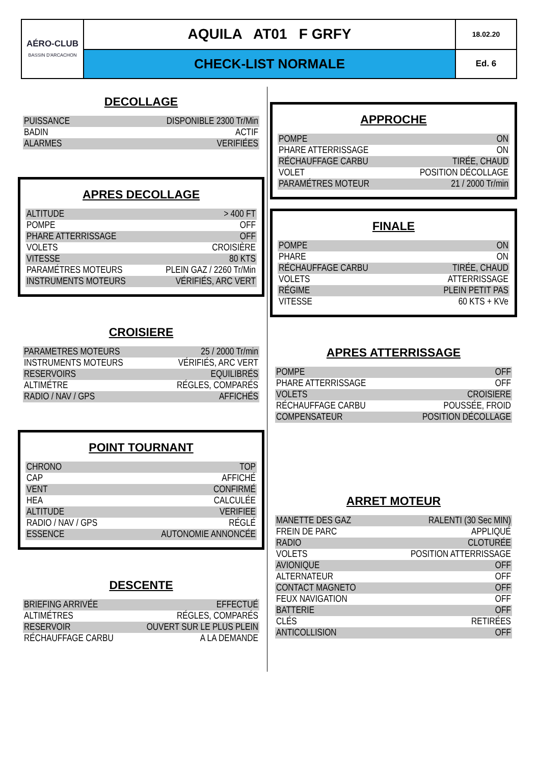| AÉRO-CLUB BASSIN D'ARCACHON | AQUILA AT01 F GRFY | 18.02.20 |
| | CHECK-LIST NORMALE | Ed. 6 |
DECOLLAGE
| PUISSANCE | DISPONIBLE 2300 Tr/Min |
| BADIN | ACTIF |
| ALARMES | VERIFIÉES |
APRES DECOLLAGE
| ALTITUDE | > 400 FT |
| POMPE | OFF |
| PHARE ATTERRISSAGE | OFF |
| VOLETS | CROISIÈRE |
| VITESSE | 80 KTS |
| PARAMÉTRES MOTEURS | PLEIN GAZ / 2260 Tr/Min |
| INSTRUMENTS MOTEURS | VÉRIFIÉS, ARC VERT |
CROISIERE
| PARAMETRES MOTEURS | 25 / 2000 Tr/min |
| INSTRUMENTS MOTEURS | VÉRIFIÉS, ARC VERT |
| RESERVOIRS | EQUILIBRÉS |
| ALTIMÉTRE | RÉGLES, COMPARÉS |
| RADIO / NAV / GPS | AFFICHÉS |
POINT TOURNANT
| CHRONO | TOP |
| CAP | AFFICHÉ |
| VENT | CONFIRMÉ |
| HEA | CALCULÉE |
| ALTITUDE | VERIFIEE |
| RADIO / NAV / GPS | RÉGLÉ |
| ESSENCE | AUTONOMIE ANNONCÉE |
DESCENTE
| BRIEFING ARRIVÉE | EFFECTUÉ |
| ALTIMÉTRES | RÉGLES, COMPARÉS |
| RESERVOIR | OUVERT SUR LE PLUS PLEIN |
| RÉCHAUFFAGE CARBU | A LA DEMANDE |
APPROCHE
| POMPE | ON |
| PHARE ATTERRISSAGE | ON |
| RÉCHAUFFAGE CARBU | TIRÉE, CHAUD |
| VOLET | POSITION DÉCOLLAGE |
| PARAMÉTRES MOTEUR | 21 / 2000 Tr/min |
FINALE
| POMPE | ON |
| PHARE | ON |
| RÉCHAUFFAGE CARBU | TIRÉE, CHAUD |
| VOLETS | ATTERRISSAGE |
| RÉGIME | PLEIN PETIT PAS |
| VITESSE | 60 KTS + KVe |
APRES ATTERRISSAGE
| POMPE | OFF |
| PHARE ATTERRISSAGE | OFF |
| VOLETS | CROISIERE |
| RÉCHAUFFAGE CARBU | POUSSÉE, FROID |
| COMPENSATEUR | POSITION DÉCOLLAGE |
ARRET MOTEUR
| MANETTE DES GAZ | RALENTI (30 Sec MIN) |
| FREIN DE PARC | APPLIQUÉ |
| RADIO | CLOTURÉE |
| VOLETS | POSITION ATTERRISSAGE |
| AVIONIQUE | OFF |
| ALTERNATEUR | OFF |
| CONTACT MAGNETO | OFF |
| FEUX NAVIGATION | OFF |
| BATTERIE | OFF |
| CLÉS | RETIRÉES |
| ANTICOLLISION | OFF |